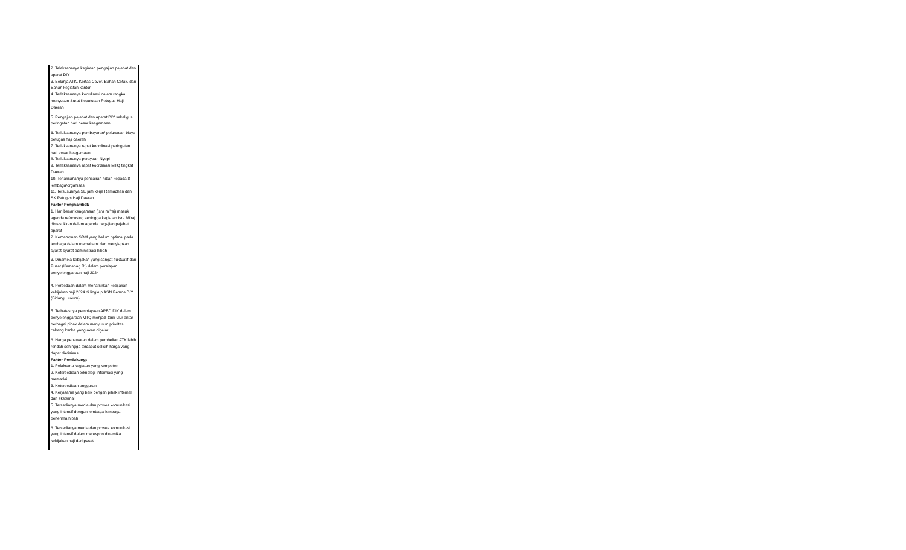| 2. Telaksananya kegiatan pengajian pejabat dan aparat DIY 3. Belanja ATK, Kertas Cover, Bahan Cetak, dan Bahan kegiatan kantor 4. Terlaksananya koordinasi dalam rangka menyusun Surat Keputusan Petugas Haji Daerah 5. Pengajian pejabat dan aparat DIY sekaligus peringatan hari besar keagamaan 6. Terlaksananya pembayaran/ pelunasan biaya petugas haji daerah 7. Terlaksananya rapat koordinasi peringatan hari besar keagamaan 8. Terlaksananya perayaan Nyepi 9. Terlaksananya rapat koordinasi MTQ tingkat Daerah 10. Terlaksananya pencairan hibah kepada 8 lembaga/organisasi 11. Tersusunnya SE jam kerja Ramadhan dan SK Petugas Haji Daerah Faktor Penghambat: 1. Hari besar keagamaan (isra mi'raj) masuk agenda refocusing sehingga kegiatan Isra Mi'raj dimasukkan dalam agenda pegajian pejabat aparat 2. Kemampuan SDM yang belum optimal pada lembaga dalam memahami dan menyiapkan syarat-syarat administrasi hibah 3. Dinamika kebijakan yang sangat fluktuatif dari Pusat (Kemenag RI) dalam persiapan penyelenggaraan haji 2024 4. Perbedaan dalam menafsirkan kebijakan-kebijakan haji 2024 di lingkup ASN Pemda DIY (Bidang Hukum) 5. Terbatasnya pembiayaan APBD DIY dalam penyelenggaraan MTQ menjadi tarik ulur antar berbagai pihak dalam menyusun prioritas cabang lomba yang akan digelar 6. Harga penawaran dalam pembelian ATK lebih rendah sehingga terdapat selisih harga yang dapat diefisiensi Faktor Pendukung: 1. Pelaksana kegiatan yang kompeten 2. Ketersediaan teknologi informasi yang memadai 3. Ketersediaan anggaran 4. Kerjasama yang baik dengan pihak internal dan eksternal 5. Tersedianya media dan proses komunikasi yang intensif dengan lembaga-lembaga penerima hibah 6. Tersedianya media dan proses komunikasi yang intensif dalam merespon dinamika kebijakan haji dari pusat |